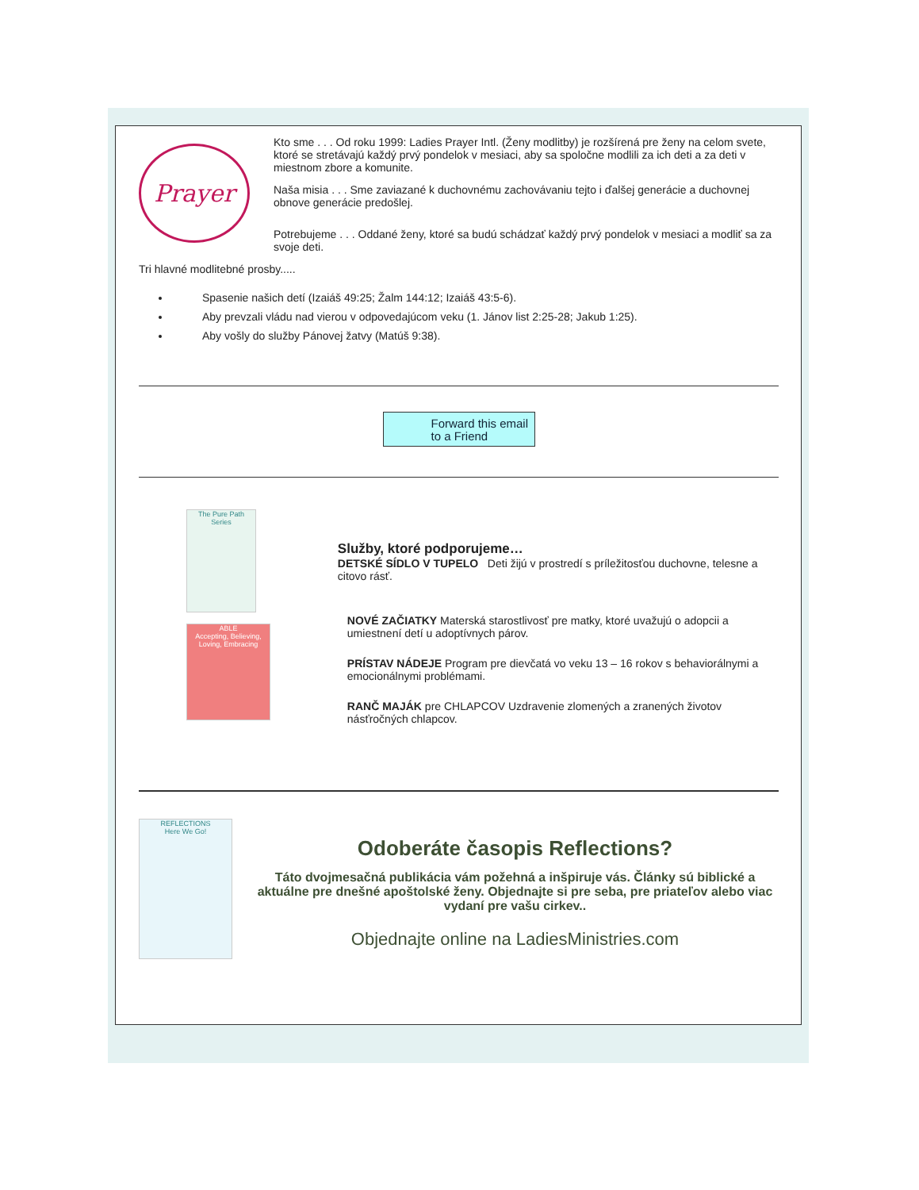Prayer
Kto sme . . . Od roku 1999: Ladies Prayer Intl. (Ženy modlitby) je rozšírená pre ženy na celom svete, ktoré se stretávajú každý prvý pondelok v mesiaci, aby sa spoločne modlili za ich deti a za deti v miestnom zbore a komunite.
Naša misia . . . Sme zaviazané k duchovnému zachovávaniu tejto i ďalšej generácie a duchovnej obnove generácie predošlej.
Potrebujeme . . . Oddané ženy, ktoré sa budú schádzať každý prvý pondelok v mesiaci a modliť sa za svoje deti.
Tri hlavné modlitebné prosby.....
Spasenie našich detí (Izaiáš 49:25; Žalm 144:12; Izaiáš 43:5-6).
Aby prevzali vládu nad vierou v odpovedajúcom veku (1. Jánov list 2:25-28; Jakub 1:25).
Aby vošly do služby Pánovej žatvy (Matúš 9:38).
Forward this email
to a Friend
The Pure Path Series
ABLE
Accepting, Believing, Loving, Embracing
Služby, ktoré podporujeme…
DETSKÉ SÍDLO V TUPELO Deti žijú v prostredí s príležitosťou duchovne, telesne a citovo rásť.
NOVÉ ZAČIATKY Materská starostlivosť pre matky, ktoré uvažujú o adopcii a umiestnení detí u adoptívnych párov.
PRÍSTAV NÁDEJE Program pre dievčatá vo veku 13 – 16 rokov s behaviorálnymi a emocionálnymi problémami.
RANČ MAJÁK pre CHLAPCOV Uzdravenie zlomených a zranených životov násťročných chlapcov.
REFLECTIONS
Here We Go!
Odoberáte časopis Reflections?
Táto dvojmesačná publikácia vám požehná a inšpiruje vás. Články sú biblické a aktuálne pre dnešné apoštolské ženy. Objednajte si pre seba, pre priateľov alebo viac vydaní pre vašu cirkev..
Objednajte online na LadiesMinistries.com